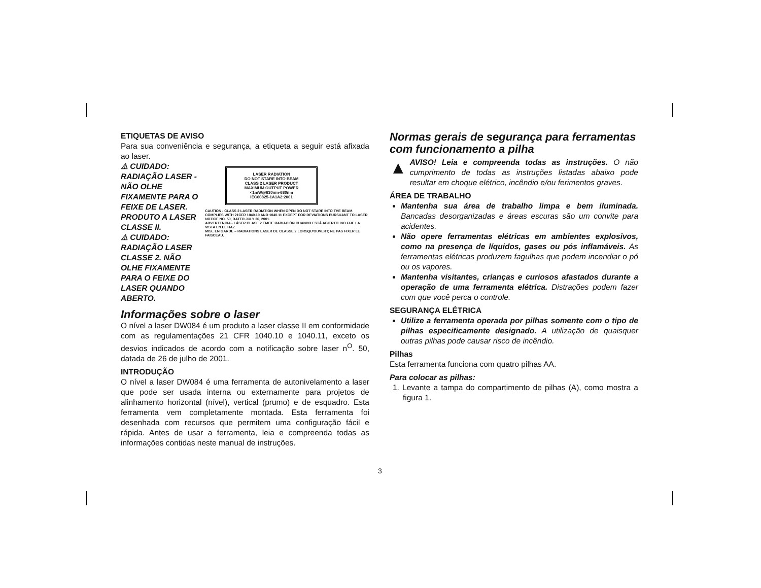ETIQUETAS DE AVISO
Para sua conveniência e segurança, a etiqueta a seguir está afixada ao laser.
⚠ CUIDADO: RADIAÇÃO LASER - NÃO OLHE FIXAMENTE PARA O FEIXE DE LASER. PRODUTO A LASER CLASSE II.
⚠ CUIDADO: RADIAÇÃO LASER CLASSE 2. NÃO OLHE FIXAMENTE PARA O FEIXE DO LASER QUANDO ABERTO.
LASER RADIATION
DO NOT STARE INTO BEAM
CLASS 2 LASER PRODUCT
MAXIMUM OUTPUT POWER
<1mW@630nm-680nm
IEC60825-1A1A2:2001
CAUTION - CLASS 2 LASER RADIATION WHEN OPEN DO NOT STARE INTO THE BEAM.
COMPLIES WITH 21CFR 1040.10 AND 1040.11 EXCEPT FOR DEVIATIONS PURSUANT TO LASER NOTICE NO. 50, DATED JULY 26, 2001.
ADVERTENCIA - LÁSER CLASE 2 EMITE RADIACIÓN CUANDO ESTÁ ABIERTO. NO FIJE LA VISTA EN EL HAZ.
MISE EN GARDE – RADIATIONS LASER DE CLASSE 2 LORSQU'OUVERT; NE PAS FIXER LE FAISCEAU.
Informações sobre o laser
O nível a laser DW084 é um produto a laser classe II em conformidade com as regulamentações 21 CFR 1040.10 e 1040.11, exceto os desvios indicados de acordo com a notificação sobre laser n<sup>O</sup>. 50, datada de 26 de julho de 2001.
INTRODUÇÃO
O nível a laser DW084 é uma ferramenta de autonivelamento a laser que pode ser usada interna ou externamente para projetos de alinhamento horizontal (nível), vertical (prumo) e de esquadro. Esta ferramenta vem completamente montada. Esta ferramenta foi desenhada com recursos que permitem uma configuração fácil e rápida. Antes de usar a ferramenta, leia e compreenda todas as informações contidas neste manual de instruções.
Normas gerais de segurança para ferramentas com funcionamento a pilha
▲
AVISO! Leia e compreenda todas as instruções. O não cumprimento de todas as instruções listadas abaixo pode resultar em choque elétrico, incêndio e/ou ferimentos graves.
ÁREA DE TRABALHO
Mantenha sua área de trabalho limpa e bem iluminada. Bancadas desorganizadas e áreas escuras são um convite para acidentes.
Não opere ferramentas elétricas em ambientes explosivos, como na presença de líquidos, gases ou pós inflamáveis. As ferramentas elétricas produzem fagulhas que podem incendiar o pó ou os vapores.
Mantenha visitantes, crianças e curiosos afastados durante a operação de uma ferramenta elétrica. Distrações podem fazer com que você perca o controle.
SEGURANÇA ELÉTRICA
Utilize a ferramenta operada por pilhas somente com o tipo de pilhas especificamente designado. A utilização de quaisquer outras pilhas pode causar risco de incêndio.
Pilhas
Esta ferramenta funciona com quatro pilhas AA.
Para colocar as pilhas:
1. Levante a tampa do compartimento de pilhas (A), como mostra a figura 1.
3